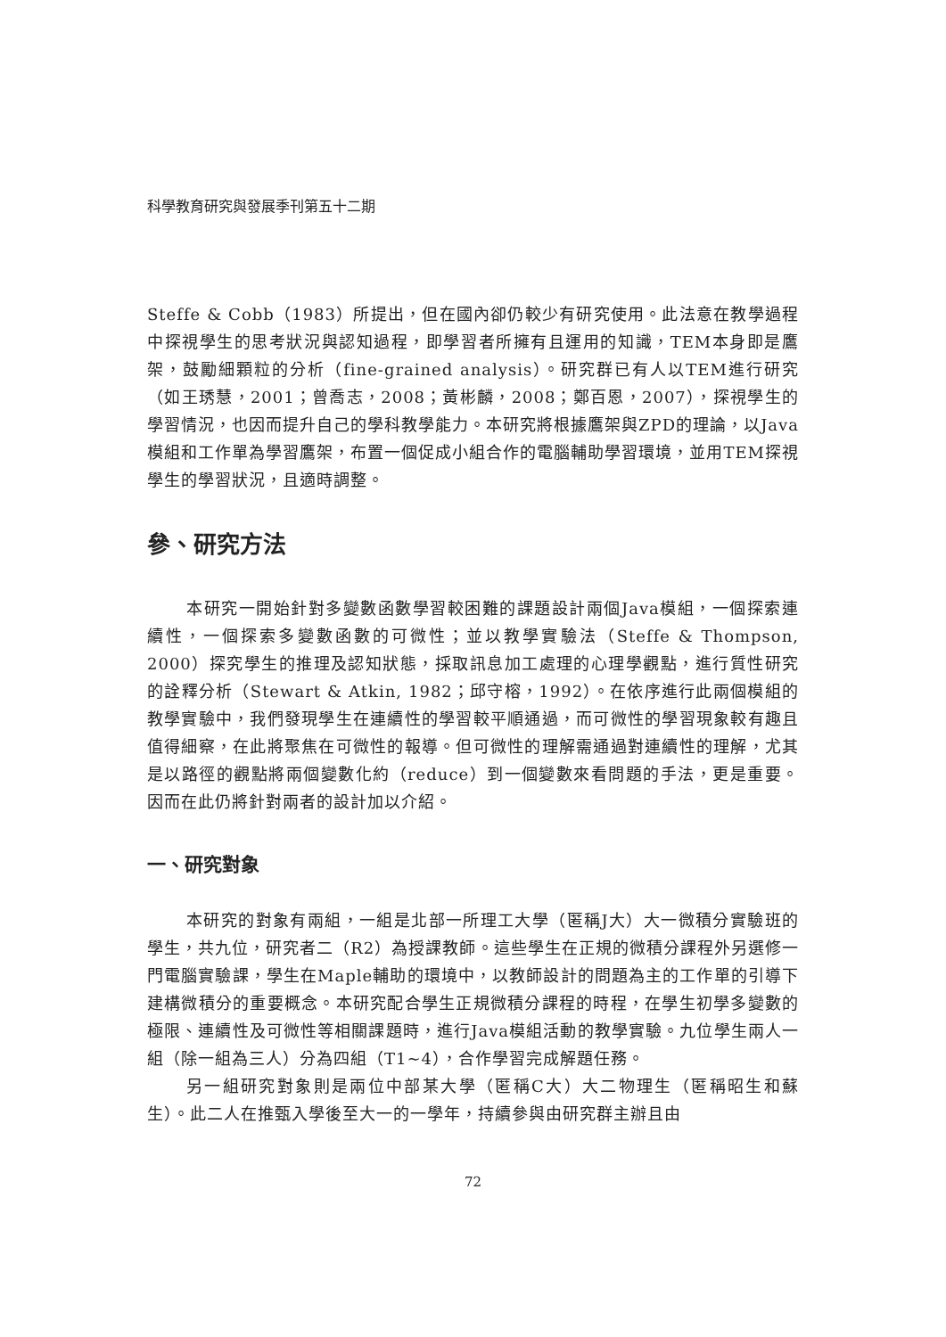科學教育研究與發展季刊第五十二期
Steffe & Cobb（1983）所提出，但在國內卻仍較少有研究使用。此法意在教學過程中探視學生的思考狀況與認知過程，即學習者所擁有且運用的知識，TEM本身即是鷹架，鼓勵細顆粒的分析（fine-grained analysis）。研究群已有人以TEM進行研究（如王琇慧，2001；曾喬志，2008；黃彬麟，2008；鄭百恩，2007），探視學生的學習情況，也因而提升自己的學科教學能力。本研究將根據鷹架與ZPD的理論，以Java模組和工作單為學習鷹架，布置一個促成小組合作的電腦輔助學習環境，並用TEM探視學生的學習狀況，且適時調整。
參、研究方法
本研究一開始針對多變數函數學習較困難的課題設計兩個Java模組，一個探索連續性，一個探索多變數函數的可微性；並以教學實驗法（Steffe & Thompson, 2000）探究學生的推理及認知狀態，採取訊息加工處理的心理學觀點，進行質性研究的詮釋分析（Stewart & Atkin, 1982；邱守榕，1992）。在依序進行此兩個模組的教學實驗中，我們發現學生在連續性的學習較平順通過，而可微性的學習現象較有趣且值得細察，在此將聚焦在可微性的報導。但可微性的理解需通過對連續性的理解，尤其是以路徑的觀點將兩個變數化約（reduce）到一個變數來看問題的手法，更是重要。因而在此仍將針對兩者的設計加以介紹。
一、研究對象
本研究的對象有兩組，一組是北部一所理工大學（匿稱J大）大一微積分實驗班的學生，共九位，研究者二（R2）為授課教師。這些學生在正規的微積分課程外另選修一門電腦實驗課，學生在Maple輔助的環境中，以教師設計的問題為主的工作單的引導下建構微積分的重要概念。本研究配合學生正規微積分課程的時程，在學生初學多變數的極限、連續性及可微性等相關課題時，進行Java模組活動的教學實驗。九位學生兩人一組（除一組為三人）分為四組（T1~4），合作學習完成解題任務。
另一組研究對象則是兩位中部某大學（匿稱C大）大二物理生（匿稱昭生和蘇生）。此二人在推甄入學後至大一的一學年，持續參與由研究群主辦且由
72